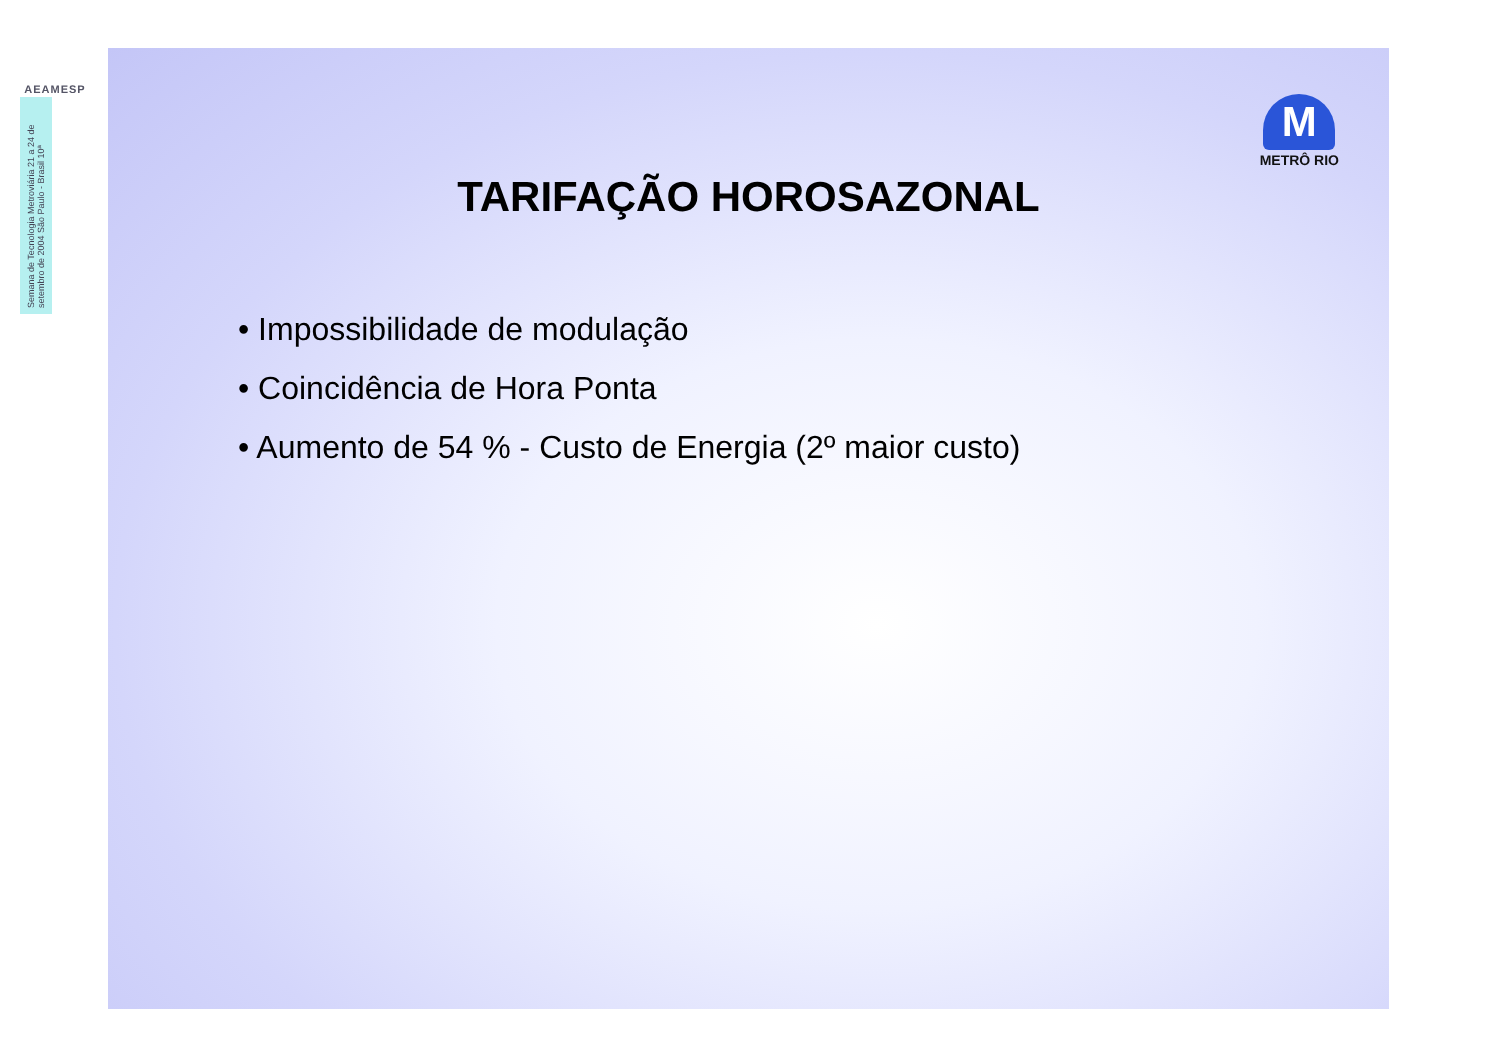AEAMESP
Semana de Tecnologia Metroviária 21 a 24 de setembro de 2004 São Paulo - Brasil 10ª
M
METRÔ RIO
TARIFAÇÃO HOROSAZONAL
• Impossibilidade de modulação
• Coincidência de Hora Ponta
• Aumento de 54 % - Custo de Energia (2º maior custo)